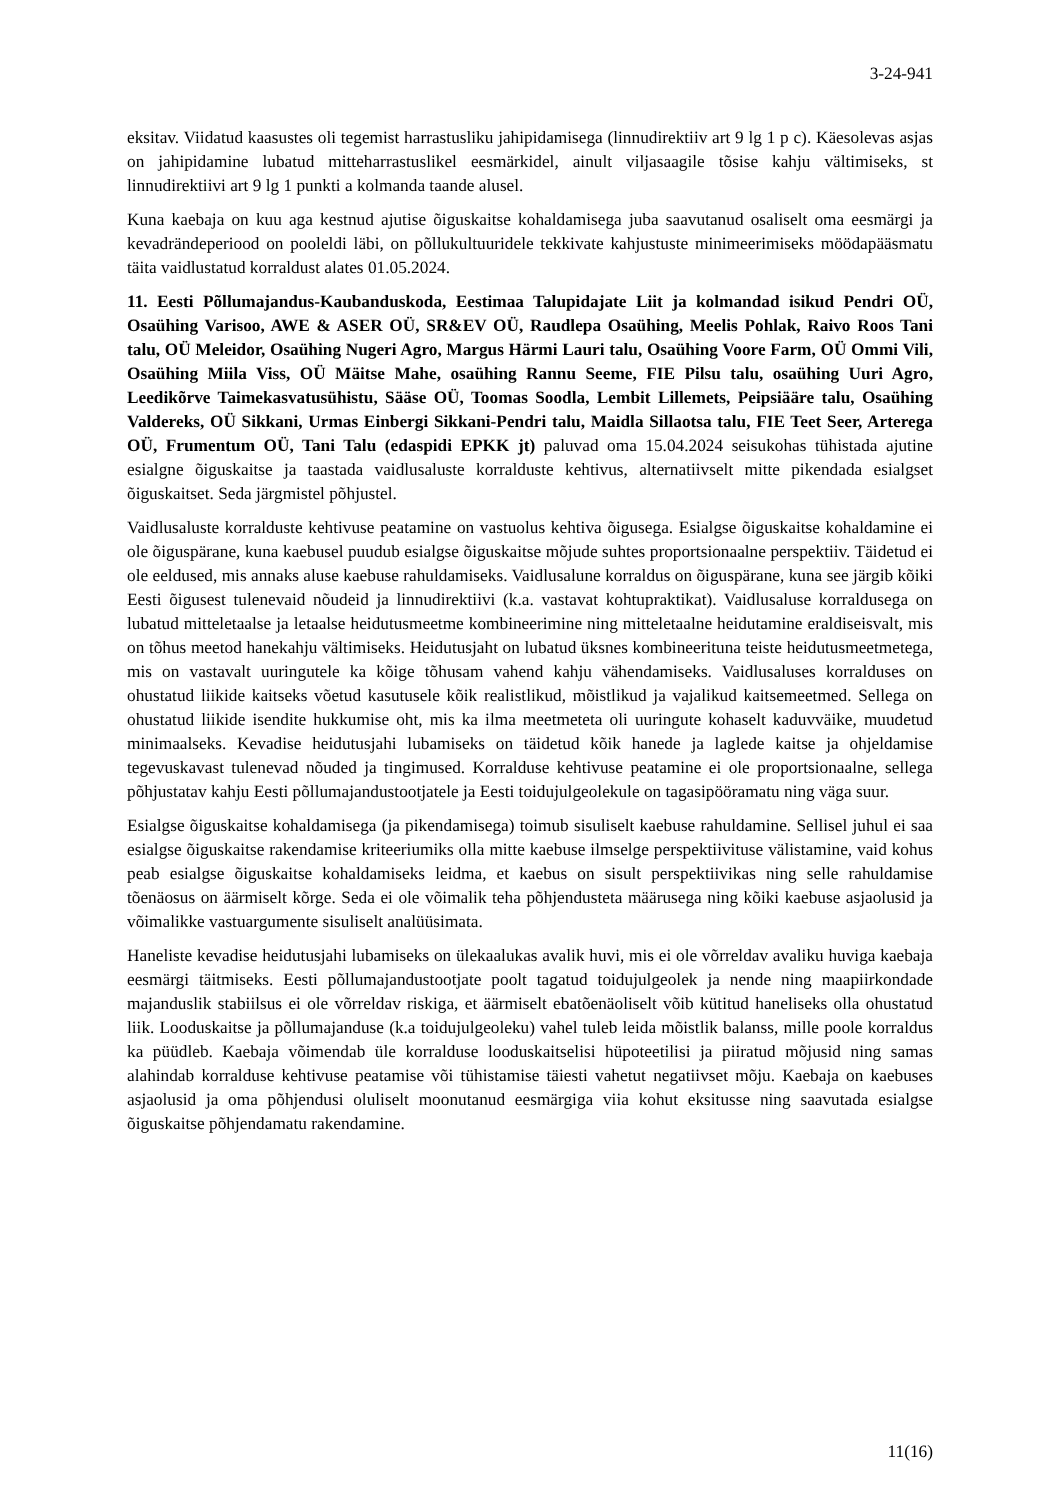3-24-941
eksitav. Viidatud kaasustes oli tegemist harrastusliku jahipidamisega (linnudirektiiv art 9 lg 1 p c). Käesolevas asjas on jahipidamine lubatud mitteharrastuslikel eesmärkidel, ainult viljasaagile tõsise kahju vältimiseks, st linnudirektiivi art 9 lg 1 punkti a kolmanda taande alusel.
Kuna kaebaja on kuu aga kestnud ajutise õiguskaitse kohaldamisega juba saavutanud osaliselt oma eesmärgi ja kevadrändeperiood on pooleldi läbi, on põllukultuuridele tekkivate kahjustuste minimeerimiseks möödapääsmatu täita vaidlustatud korraldust alates 01.05.2024.
11. Eesti Põllumajandus-Kaubanduskoda, Eestimaa Talupidajate Liit ja kolmandad isikud Pendri OÜ, Osaühing Varisoo, AWE & ASER OÜ, SR&EV OÜ, Raudlepa Osaühing, Meelis Pohlak, Raivo Roos Tani talu, OÜ Meleidor, Osaühing Nugeri Agro, Margus Härmi Lauri talu, Osaühing Voore Farm, OÜ Ommi Vili, Osaühing Miila Viss, OÜ Mäitse Mahe, osaühing Rannu Seeme, FIE Pilsu talu, osaühing Uuri Agro, Leedikõrve Taimekasvatusühistu, Sääse OÜ, Toomas Soodla, Lembit Lillemets, Peipsiääre talu, Osaühing Valdereks, OÜ Sikkani, Urmas Einbergi Sikkani-Pendri talu, Maidla Sillaotsa talu, FIE Teet Seer, Arterega OÜ, Frumentum OÜ, Tani Talu (edaspidi EPKK jt) paluvad oma 15.04.2024 seisukohas tühistada ajutine esialgne õiguskaitse ja taastada vaidlusaluste korralduste kehtivus, alternatiivselt mitte pikendada esialgset õiguskaitset. Seda järgmistel põhjustel.
Vaidlusaluste korralduste kehtivuse peatamine on vastuolus kehtiva õigusega. Esialgse õiguskaitse kohaldamine ei ole õiguspärane, kuna kaebusel puudub esialgse õiguskaitse mõjude suhtes proportsionaalne perspektiiv. Täidetud ei ole eeldused, mis annaks aluse kaebuse rahuldamiseks. Vaidlusalune korraldus on õiguspärane, kuna see järgib kõiki Eesti õigusest tulenevaid nõudeid ja linnudirektiivi (k.a. vastavat kohtupraktikat). Vaidlusaluse korraldusega on lubatud mitteletaalse ja letaalse heidutusmeetme kombineerimine ning mitteletaalne heidutamine eraldiseisvalt, mis on tõhus meetod hanekahju vältimiseks. Heidutusjaht on lubatud üksnes kombineerituna teiste heidutusmeetmetega, mis on vastavalt uuringutele ka kõige tõhusam vahend kahju vähendamiseks. Vaidlusaluses korralduses on ohustatud liikide kaitseks võetud kasutusele kõik realistlikud, mõistlikud ja vajalikud kaitsemeetmed. Sellega on ohustatud liikide isendite hukkumise oht, mis ka ilma meetmeteta oli uuringute kohaselt kaduvväike, muudetud minimaalseks. Kevadise heidutusjahi lubamiseks on täidetud kõik hanede ja laglede kaitse ja ohjeldamise tegevuskavast tulenevad nõuded ja tingimused. Korralduse kehtivuse peatamine ei ole proportsionaalne, sellega põhjustatav kahju Eesti põllumajandustootjatele ja Eesti toidujulgeolekule on tagasipööramatu ning väga suur.
Esialgse õiguskaitse kohaldamisega (ja pikendamisega) toimub sisuliselt kaebuse rahuldamine. Sellisel juhul ei saa esialgse õiguskaitse rakendamise kriteeriumiks olla mitte kaebuse ilmselge perspektiivituse välistamine, vaid kohus peab esialgse õiguskaitse kohaldamiseks leidma, et kaebus on sisult perspektiivikas ning selle rahuldamise tõenäosus on äärmiselt kõrge. Seda ei ole võimalik teha põhjendusteta määrusega ning kõiki kaebuse asjaolusid ja võimalikke vastuargumente sisuliselt analüüsimata.
Haneliste kevadise heidutusjahi lubamiseks on ülekaalukas avalik huvi, mis ei ole võrreldav avaliku huviga kaebaja eesmärgi täitmiseks. Eesti põllumajandustootjate poolt tagatud toidujulgeolek ja nende ning maapiirkondade majanduslik stabiilsus ei ole võrreldav riskiga, et äärmiselt ebatõenäoliselt võib kütitud haneliseks olla ohustatud liik. Looduskaitse ja põllumajanduse (k.a toidujulgeoleku) vahel tuleb leida mõistlik balanss, mille poole korraldus ka püüdleb. Kaebaja võimendab üle korralduse looduskaitselisi hüpoteetilisi ja piiratud mõjusid ning samas alahindab korralduse kehtivuse peatamise või tühistamise täiesti vahetut negatiivset mõju. Kaebaja on kaebuses asjaolusid ja oma põhjendusi oluliselt moonutanud eesmärgiga viia kohut eksitusse ning saavutada esialgse õiguskaitse põhjendamatu rakendamine.
11(16)